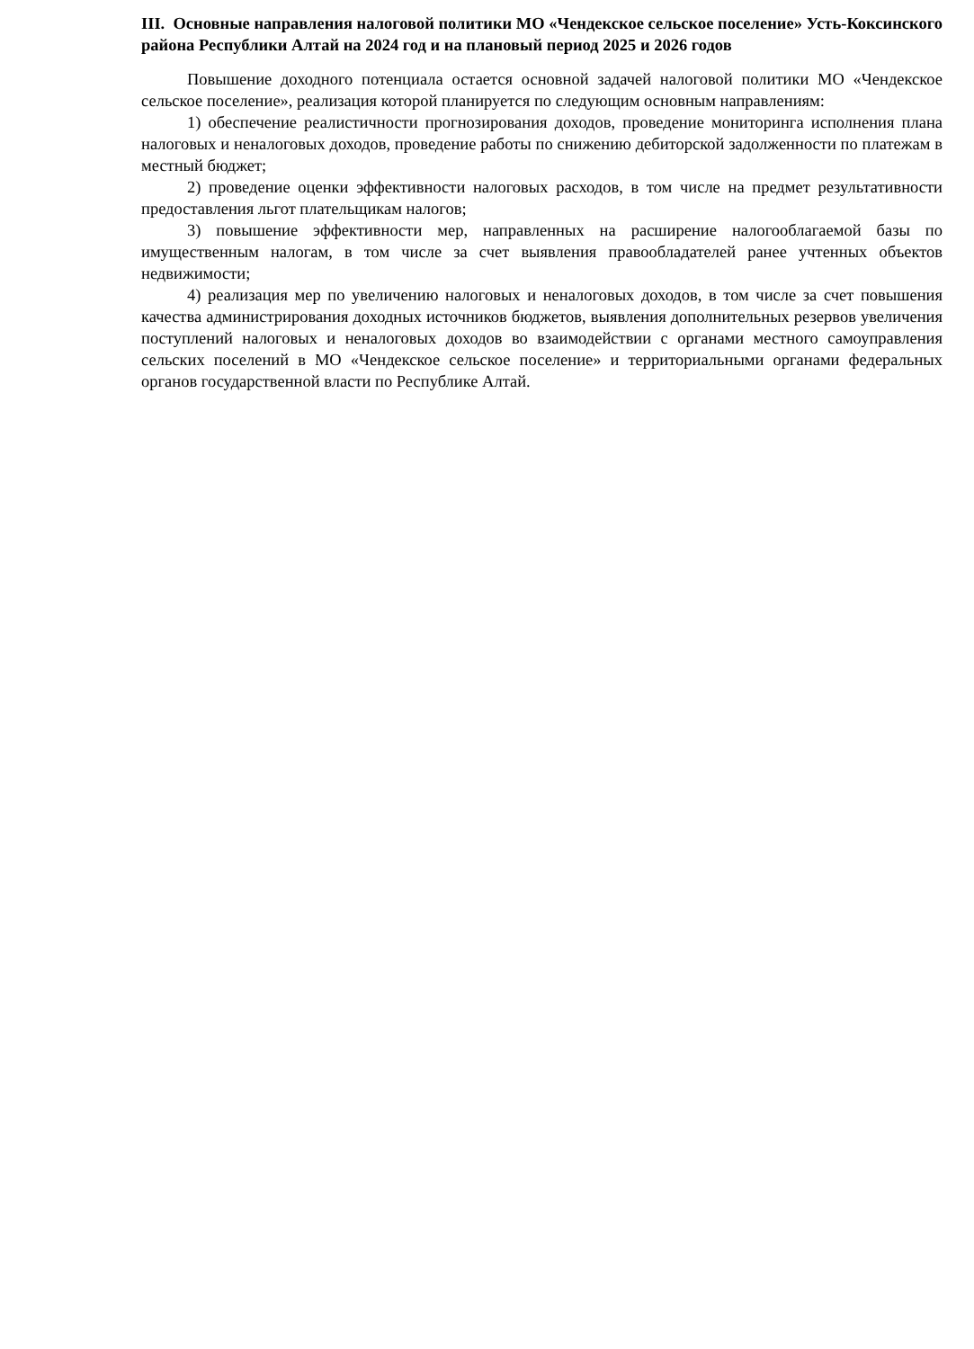III. Основные направления налоговой политики МО «Чендекское сельское поселение» Усть-Коксинского района Республики Алтай на 2024 год и на плановый период 2025 и 2026 годов
Повышение доходного потенциала остается основной задачей налоговой политики МО «Чендекское сельское поселение», реализация которой планируется по следующим основным направлениям:
1) обеспечение реалистичности прогнозирования доходов, проведение мониторинга исполнения плана налоговых и неналоговых доходов, проведение работы по снижению дебиторской задолженности по платежам в местный бюджет;
2) проведение оценки эффективности налоговых расходов, в том числе на предмет результативности предоставления льгот плательщикам налогов;
3) повышение эффективности мер, направленных на расширение налогооблагаемой базы по имущественным налогам, в том числе за счет выявления правообладателей ранее учтенных объектов недвижимости;
4) реализация мер по увеличению налоговых и неналоговых доходов, в том числе за счет повышения качества администрирования доходных источников бюджетов, выявления дополнительных резервов увеличения поступлений налоговых и неналоговых доходов во взаимодействии с органами местного самоуправления сельских поселений в МО «Чендекское сельское поселение» и территориальными органами федеральных органов государственной власти по Республике Алтай.